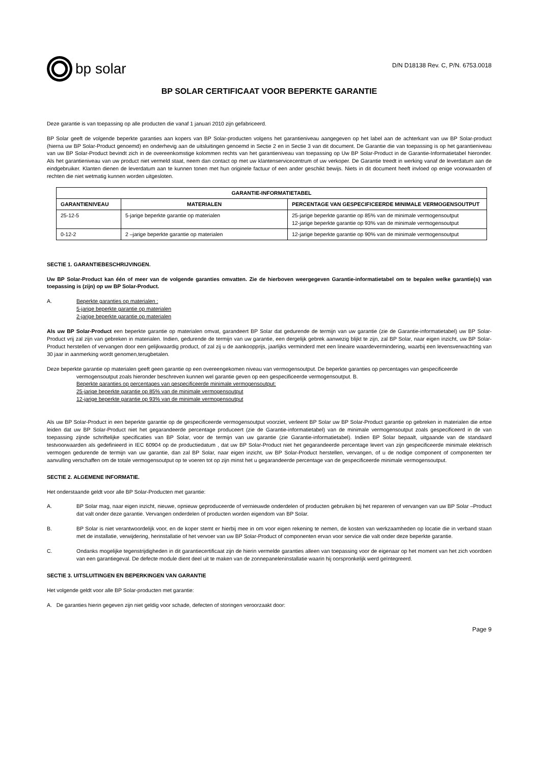bp solar
D/N D18138 Rev. C, P/N. 6753.0018
BP SOLAR CERTIFICAAT VOOR BEPERKTE GARANTIE
Deze garantie is van toepassing op alle producten die vanaf 1 januari 2010 zijn gefabriceerd.
BP Solar geeft de volgende beperkte garanties aan kopers van BP Solar-producten volgens het garantieniveau aangegeven op het label aan de achterkant van uw BP Solar-product (hierna uw BP Solar-Product genoemd) en onderhevig aan de uitsluitingen genoemd in Sectie 2 en in Sectie 3 van dit document. De Garantie die van toepassing is op het garantieniveau van uw BP Solar-Product bevindt zich in de overeenkomstige kolommen rechts van het garantieniveau van toepassing op Uw BP Solar-Product in de Garantie-Informatietabel hieronder. Als het garantieniveau van uw product niet vermeld staat, neem dan contact op met uw klantenservicecentrum of uw verkoper. De Garantie treedt in werking vanaf de leverdatum aan de eindgebruiker. Klanten dienen de leverdatum aan te kunnen tonen met hun originele factuur of een ander geschikt bewijs. Niets in dit document heeft invloed op enige voorwaarden of rechten die niet wetmatig kunnen worden uitgesloten.
| GARANTIE-INFORMATIETABEL | | |
| --- | --- | --- |
| GARANTIENIVEAU | MATERIALEN | PERCENTAGE VAN GESPECIFICEERDE MINIMALE VERMOGENSOUTPUT |
| 25-12-5 | 5-jarige beperkte garantie op materialen | 25-jarige beperkte garantie op 85% van de minimale vermogensoutput 12-jarige beperkte garantie op 93% van de minimale vermogensoutput |
| 0-12-2 | 2 –jarige beperkte garantie op materialen | 12-jarige beperkte garantie op 90% van de minimale vermogensoutput |
SECTIE 1. GARANTIEBESCHRIJVINGEN.
Uw BP Solar-Product kan één of meer van de volgende garanties omvatten. Zie de hierboven weergegeven Garantie-informatietabel om te bepalen welke garantie(s) van toepassing is (zijn) op uw BP Solar-Product.
A. Beperkte garanties op materialen :
5-jarige beperkte garantie op materialen
2-jarige beperkte garantie op materialen
Als uw BP Solar-Product een beperkte garantie op materialen omvat, garandeert BP Solar dat gedurende de termijn van uw garantie (zie de Garantie-informatietabel) uw BP Solar-Product vrij zal zijn van gebreken in materialen. Indien, gedurende de termijn van uw garantie, een dergelijk gebrek aanwezig blijkt te zijn, zal BP Solar, naar eigen inzicht, uw BP Solar-Product herstellen of vervangen door een gelijkwaardig product, of zal zij u de aankoopprijs, jaarlijks verminderd met een lineaire waardevermindering, waarbij een levensverwachting van 30 jaar in aanmerking wordt genomen,terugbetalen.
Deze beperkte garantie op materialen geeft geen garantie op een overeengekomen niveau van vermogensoutput. De beperkte garanties op percentages van gespecificeerde
vermogensoutput zoals hieronder beschreven kunnen wel garantie geven op een gespecificeerde vermogensoutput. B.
Beperkte garanties op percentages van gespecificeerde minimale vermogensoutput:
25-jarige beperkte garantie op 85% van de minimale vermogensoutput
12-jarige beperkte garantie op 93% van de minimale vermogensoutput
Als uw BP Solar-Product in een beperkte garantie op de gespecificeerde vermogensoutput voorziet, verleent BP Solar uw BP Solar-Product garantie op gebreken in materialen die ertoe leiden dat uw BP Solar-Product niet het gegarandeerde percentage produceert (zie de Garantie-informatietabel) van de minimale vermogensoutput zoals gespecificeerd in de van toepassing zijnde schriftelijke specificaties van BP Solar, voor de termijn van uw garantie (zie Garantie-informatietabel). Indien BP Solar bepaalt, uitgaande van de standaard testvoorwaarden als gedefinieerd in IEC 60904 op de productiedatum , dat uw BP Solar-Product niet het gegarandeerde percentage levert van zijn gespecificeerde minimale elektrisch vermogen gedurende de termijn van uw garantie, dan zal BP Solar, naar eigen inzicht, uw BP Solar-Product herstellen, vervangen, of u de nodige component of componenten ter aanvulling verschaffen om de totale vermogensoutput op te voeren tot op zijn minst het u gegarandeerde percentage van de gespecificeerde minimale vermogensoutput.
SECTIE 2. ALGEMENE INFORMATIE.
Het onderstaande geldt voor alle BP Solar-Producten met garantie:
A. BP Solar mag, naar eigen inzicht, nieuwe, opnieuw geproduceerde of vernieuwde onderdelen of producten gebruiken bij het repareren of vervangen van uw BP Solar –Product dat valt onder deze garantie. Vervangen onderdelen of producten worden eigendom van BP Solar.
B. BP Solar is niet verantwoordelijk voor, en de koper stemt er hierbij mee in om voor eigen rekening te nemen, de kosten van werkzaamheden op locatie die in verband staan met de installatie, verwijdering, herinstallatie of het vervoer van uw BP Solar-Product of componenten ervan voor service die valt onder deze beperkte garantie.
C. Ondanks mogelijke tegenstrijdigheden in dit garantiecertificaat zijn de hierin vermelde garanties alleen van toepassing voor de eigenaar op het moment van het zich voordoen van een garantiegeval. De defecte module dient deel uit te maken van de zonnepaneleninstallatie waarin hij oorspronkelijk werd geïntegreerd.
SECTIE 3. UITSLUITINGEN EN BEPERKINGEN VAN GARANTIE
Het volgende geldt voor alle BP Solar-producten met garantie:
A. De garanties hierin gegeven zijn niet geldig voor schade, defecten of storingen veroorzaakt door:
Page 9